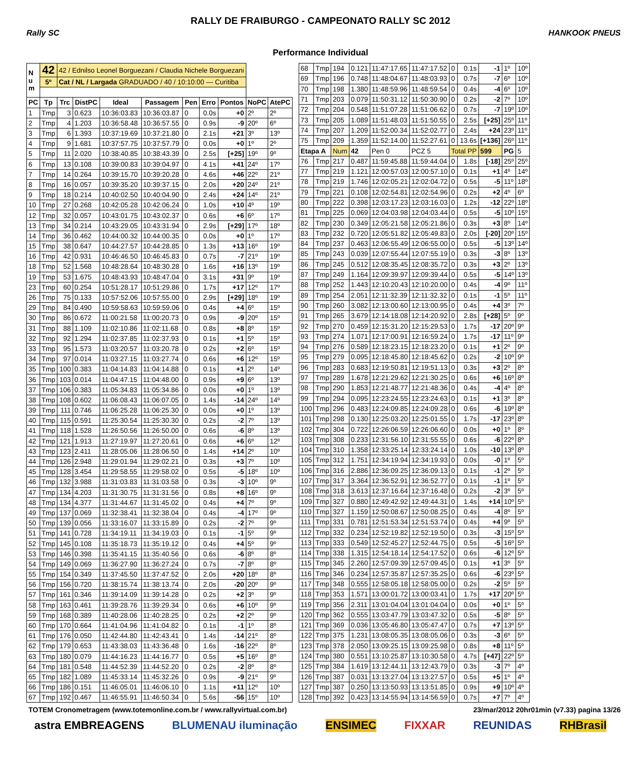RALLY DE FRAIBURGO - CAMPEONATO RALLY SC 2012
Rally SC HANKOOK PNEUS
Performance Individual
| N u m | 42 | 42 / Ednilso Leonel Borguezani / Claudia Nichele Borguezani | | | | | | | | |
| | 5º | Cat / NL / Largada GRADUADO / 40 / 10:10:00 — Curitiba | | | | | | | | |
| PC | Tp | Trc | DistPC | Ideal | Passagem | Pen | Erro | Pontos | NoPC | AtePC |
| 1 | Tmp | 3 | 0.623 | 10:36:03.83 | 10:36:03.87 | 0 | 0.0s | +0 | 2º | 2º |
| 2 | Tmp | 4 | 1.203 | 10:36:58.48 | 10:36:57.55 | 0 | 0.9s | -9 | 20º | 6º |
| 3 | Tmp | 6 | 1.393 | 10:37:19.69 | 10:37:21.80 | 0 | 2.1s | +21 | 3º | 13º |
| 4 | Tmp | 9 | 1.681 | 10:37:57.75 | 10:37:57.79 | 0 | 0.0s | +0 | 1º | 2º |
| 5 | Tmp | 11 | 2.020 | 10:38:40.85 | 10:38:43.39 | 0 | 2.5s | [+25] | 19º | 9º |
| 6 | Tmp | 13 | 0.108 | 10:39:00.83 | 10:39:04.97 | 0 | 4.1s | +41 | 24º | 17º |
| 7 | Tmp | 14 | 0.264 | 10:39:15.70 | 10:39:20.28 | 0 | 4.6s | +46 | 22º | 21º |
| 8 | Tmp | 16 | 0.057 | 10:39:35.20 | 10:39:37.15 | 0 | 2.0s | +20 | 24º | 21º |
| 9 | Tmp | 18 | 0.214 | 10:40:02.50 | 10:40:04.90 | 0 | 2.4s | +24 | 14º | 21º |
| 10 | Tmp | 27 | 0.268 | 10:42:05.28 | 10:42:06.24 | 0 | 1.0s | +10 | 4º | 19º |
| 12 | Tmp | 32 | 0.057 | 10:43:01.75 | 10:43:02.37 | 0 | 0.6s | +6 | 6º | 17º |
| 13 | Tmp | 34 | 0.214 | 10:43:29.05 | 10:43:31.94 | 0 | 2.9s | [+29] | 17º | 18º |
| 14 | Tmp | 36 | 0.462 | 10:44:00.32 | 10:44:00.35 | 0 | 0.0s | +0 | 1º | 17º |
| 15 | Tmp | 38 | 0.647 | 10:44:27.57 | 10:44:28.85 | 0 | 1.3s | +13 | 16º | 19º |
| 16 | Tmp | 42 | 0.931 | 10:46:46.50 | 10:46:45.83 | 0 | 0.7s | -7 | 21º | 19º |
| 18 | Tmp | 52 | 1.568 | 10:48:28.64 | 10:48:30.28 | 0 | 1.6s | +16 | 13º | 19º |
| 19 | Tmp | 53 | 1.675 | 10:48:43.93 | 10:48:47.04 | 0 | 3.1s | +31 | 9º | 19º |
| 23 | Tmp | 60 | 0.254 | 10:51:28.17 | 10:51:29.86 | 0 | 1.7s | +17 | 12º | 17º |
| 26 | Tmp | 75 | 0.133 | 10:57:52.06 | 10:57:55.00 | 0 | 2.9s | [+29] | 18º | 19º |
| 29 | Tmp | 84 | 0.490 | 10:59:58.63 | 10:59:59.06 | 0 | 0.4s | +4 | 6º | 15º |
| 30 | Tmp | 86 | 0.672 | 11:00:21.58 | 11:00:20.73 | 0 | 0.9s | -9 | 20º | 15º |
| 31 | Tmp | 88 | 1.109 | 11:02:10.86 | 11:02:11.68 | 0 | 0.8s | +8 | 8º | 15º |
| 32 | Tmp | 92 | 1.294 | 11:02:37.85 | 11:02:37.93 | 0 | 0.1s | +1 | 5º | 15º |
| 33 | Tmp | 95 | 1.573 | 11:03:20.57 | 11:03:20.78 | 0 | 0.2s | +2 | 6º | 15º |
| 34 | Tmp | 97 | 0.014 | 11:03:27.15 | 11:03:27.74 | 0 | 0.6s | +6 | 12º | 15º |
| 35 | Tmp | 100 | 0.383 | 11:04:14.83 | 11:04:14.88 | 0 | 0.1s | +1 | 2º | 14º |
| 36 | Tmp | 103 | 0.014 | 11:04:47.15 | 11:04:48.00 | 0 | 0.9s | +9 | 6º | 13º |
| 37 | Tmp | 106 | 0.383 | 11:05:34.83 | 11:05:34.86 | 0 | 0.0s | +0 | 1º | 13º |
| 38 | Tmp | 108 | 0.602 | 11:06:08.43 | 11:06:07.05 | 0 | 1.4s | -14 | 24º | 14º |
| 39 | Tmp | 111 | 0.746 | 11:06:25.28 | 11:06:25.30 | 0 | 0.0s | +0 | 1º | 13º |
| 40 | Tmp | 115 | 0.591 | 11:25:30.54 | 11:25:30.30 | 0 | 0.2s | -2 | 7º | 13º |
| 41 | Tmp | 118 | 1.528 | 11:26:50.56 | 11:26:50.00 | 0 | 0.6s | -6 | 8º | 13º |
| 42 | Tmp | 121 | 1.913 | 11:27:19.97 | 11:27:20.61 | 0 | 0.6s | +6 | 6º | 12º |
| 43 | Tmp | 123 | 2.411 | 11:28:05.06 | 11:28:06.50 | 0 | 1.4s | +14 | 2º | 10º |
| 44 | Tmp | 126 | 2.948 | 11:29:01.94 | 11:29:02.21 | 0 | 0.3s | +3 | 7º | 10º |
| 45 | Tmp | 128 | 3.454 | 11:29:58.55 | 11:29:58.02 | 0 | 0.5s | -5 | 18º | 10º |
| 46 | Tmp | 132 | 3.988 | 11:31:03.83 | 11:31:03.58 | 0 | 0.3s | -3 | 10º | 9º |
| 47 | Tmp | 134 | 4.203 | 11:31:30.75 | 11:31:31.56 | 0 | 0.8s | +8 | 16º | 9º |
| 48 | Tmp | 134 | 4.377 | 11:31:44.67 | 11:31:45.02 | 0 | 0.4s | +4 | 7º | 9º |
| 49 | Tmp | 137 | 0.069 | 11:32:38.41 | 11:32:38.04 | 0 | 0.4s | -4 | 17º | 9º |
| 50 | Tmp | 139 | 0.056 | 11:33:16.07 | 11:33:15.89 | 0 | 0.2s | -2 | 7º | 9º |
| 51 | Tmp | 141 | 0.728 | 11:34:19.11 | 11:34:19.03 | 0 | 0.1s | -1 | 5º | 9º |
| 52 | Tmp | 145 | 0.108 | 11:35:18.73 | 11:35:19.12 | 0 | 0.4s | +4 | 5º | 9º |
| 53 | Tmp | 146 | 0.398 | 11:35:41.15 | 11:35:40.56 | 0 | 0.6s | -6 | 8º | 8º |
| 54 | Tmp | 149 | 0.069 | 11:36:27.90 | 11:36:27.24 | 0 | 0.7s | -7 | 8º | 8º |
| 55 | Tmp | 154 | 0.349 | 11:37:45.50 | 11:37:47.52 | 0 | 2.0s | +20 | 18º | 8º |
| 56 | Tmp | 156 | 0.720 | 11:38:15.74 | 11:38:13.74 | 0 | 2.0s | -20 | 20º | 9º |
| 57 | Tmp | 161 | 0.346 | 11:39:14.09 | 11:39:14.28 | 0 | 0.2s | +2 | 3º | 9º |
| 58 | Tmp | 163 | 0.461 | 11:39:28.76 | 11:39:29.34 | 0 | 0.6s | +6 | 10º | 9º |
| 59 | Tmp | 168 | 0.389 | 11:40:28.06 | 11:40:28.25 | 0 | 0.2s | +2 | 2º | 9º |
| 60 | Tmp | 170 | 0.664 | 11:41:04.96 | 11:41:04.82 | 0 | 0.1s | -1 | 1º | 8º |
| 61 | Tmp | 176 | 0.050 | 11:42:44.80 | 11:42:43.41 | 0 | 1.4s | -14 | 21º | 8º |
| 62 | Tmp | 179 | 0.653 | 11:43:38.03 | 11:43:36.48 | 0 | 1.6s | -16 | 22º | 8º |
| 63 | Tmp | 180 | 0.079 | 11:44:16.23 | 11:44:16.77 | 0 | 0.5s | +5 | 16º | 8º |
| 64 | Tmp | 181 | 0.548 | 11:44:52.39 | 11:44:52.20 | 0 | 0.2s | -2 | 8º | 8º |
| 65 | Tmp | 182 | 1.089 | 11:45:33.14 | 11:45:32.26 | 0 | 0.9s | -9 | 21º | 9º |
| 66 | Tmp | 186 | 0.151 | 11:46:05.01 | 11:46:06.10 | 0 | 1.1s | +11 | 12º | 10º |
| 67 | Tmp | 192 | 0.467 | 11:46:55.91 | 11:46:50.34 | 0 | 5.6s | -56 | 15º | 10º |
| 68 | Tmp | 194 | 0.121 | 11:47:17.65 | 11:47:17.52 | 0 | 0.1s | -1 | 1º | 10º |
| 69 | Tmp | 196 | 0.748 | 11:48:04.67 | 11:48:03.93 | 0 | 0.7s | -7 | 6º | 10º |
| 70 | Tmp | 198 | 1.380 | 11:48:59.96 | 11:48:59.54 | 0 | 0.4s | -4 | 6º | 10º |
| 71 | Tmp | 203 | 0.079 | 11:50:31.12 | 11:50:30.90 | 0 | 0.2s | -2 | 7º | 10º |
| 72 | Tmp | 204 | 0.548 | 11:51:07.28 | 11:51:06.62 | 0 | 0.7s | -7 | 19º | 10º |
| 73 | Tmp | 205 | 1.089 | 11:51:48.03 | 11:51:50.55 | 0 | 2.5s | [+25] | 25º | 11º |
| 74 | Tmp | 207 | 1.209 | 11:52:00.34 | 11:52:02.77 | 0 | 2.4s | +24 | 23º | 11º |
| 75 | Tmp | 209 | 1.359 | 11:52:14.00 | 11:52:27.61 | 0 | 13.6s | [+136] | 26º | 11º |
| Etapa A | | Num | 42 | Pen 0 | PCZ 5 | Total PP | | 599 | PG | 5 |
| 76 | Tmp | 217 | 0.487 | 11:59:45.88 | 11:59:44.04 | 0 | 1.8s | [-18] | 25º | 25º |
| 77 | Tmp | 219 | 1.121 | 12:00:57.03 | 12:00:57.10 | 0 | 0.1s | +1 | 4º | 14º |
| 78 | Tmp | 219 | 1.746 | 12:02:05.21 | 12:02:04.72 | 0 | 0.5s | -5 | 11º | 18º |
| 79 | Tmp | 221 | 0.108 | 12:02:54.81 | 12:02:54.96 | 0 | 0.2s | +2 | 4º | 6º |
| 80 | Tmp | 222 | 0.398 | 12:03:17.23 | 12:03:16.03 | 0 | 1.2s | -12 | 22º | 18º |
| 81 | Tmp | 225 | 0.069 | 12:04:03.98 | 12:04:03.44 | 0 | 0.5s | -5 | 10º | 15º |
| 82 | Tmp | 230 | 0.349 | 12:05:21.58 | 12:05:21.86 | 0 | 0.3s | +3 | 8º | 14º |
| 83 | Tmp | 232 | 0.720 | 12:05:51.82 | 12:05:49.83 | 0 | 2.0s | [-20] | 20º | 15º |
| 84 | Tmp | 237 | 0.463 | 12:06:55.49 | 12:06:55.00 | 0 | 0.5s | -5 | 13º | 14º |
| 85 | Tmp | 243 | 0.039 | 12:07:55.44 | 12:07:55.19 | 0 | 0.3s | -3 | 8º | 13º |
| 86 | Tmp | 245 | 0.512 | 12:08:35.45 | 12:08:35.72 | 0 | 0.3s | +3 | 2º | 13º |
| 87 | Tmp | 249 | 1.164 | 12:09:39.97 | 12:09:39.44 | 0 | 0.5s | -5 | 14º | 13º |
| 88 | Tmp | 252 | 1.443 | 12:10:20.43 | 12:10:20.00 | 0 | 0.4s | -4 | 9º | 11º |
| 89 | Tmp | 254 | 2.051 | 12:11:32.39 | 12:11:32.32 | 0 | 0.1s | -1 | 5º | 11º |
| 90 | Tmp | 260 | 3.082 | 12:13:00.60 | 12:13:00.95 | 0 | 0.4s | +4 | 3º | 7º |
| 91 | Tmp | 265 | 3.679 | 12:14:18.08 | 12:14:20.92 | 0 | 2.8s | [+28] | 5º | 9º |
| 92 | Tmp | 270 | 0.459 | 12:15:31.20 | 12:15:29.53 | 0 | 1.7s | -17 | 20º | 9º |
| 93 | Tmp | 274 | 1.071 | 12:17:00.91 | 12:16:59.24 | 0 | 1.7s | -17 | 11º | 9º |
| 94 | Tmp | 276 | 0.589 | 12:18:23.15 | 12:18:23.20 | 0 | 0.1s | +1 | 2º | 9º |
| 95 | Tmp | 279 | 0.095 | 12:18:45.80 | 12:18:45.62 | 0 | 0.2s | -2 | 10º | 9º |
| 96 | Tmp | 283 | 0.683 | 12:19:50.81 | 12:19:51.13 | 0 | 0.3s | +3 | 2º | 8º |
| 97 | Tmp | 289 | 1.678 | 12:21:29.62 | 12:21:30.25 | 0 | 0.6s | +6 | 16º | 8º |
| 98 | Tmp | 290 | 1.853 | 12:21:48.77 | 12:21:48.36 | 0 | 0.4s | -4 | 4º | 8º |
| 99 | Tmp | 294 | 0.095 | 12:23:24.55 | 12:23:24.63 | 0 | 0.1s | +1 | 3º | 8º |
| 100 | Tmp | 296 | 0.483 | 12:24:09.85 | 12:24:09.28 | 0 | 0.6s | -6 | 19º | 8º |
| 101 | Tmp | 298 | 0.130 | 12:25:03.20 | 12:25:01.55 | 0 | 1.7s | -17 | 23º | 8º |
| 102 | Tmp | 304 | 0.722 | 12:26:06.59 | 12:26:06.60 | 0 | 0.0s | +0 | 1º | 8º |
| 103 | Tmp | 308 | 0.233 | 12:31:56.10 | 12:31:55.55 | 0 | 0.6s | -6 | 22º | 8º |
| 104 | Tmp | 310 | 1.358 | 12:33:25.14 | 12:33:24.14 | 0 | 1.0s | -10 | 13º | 8º |
| 105 | Tmp | 312 | 1.751 | 12:34:19.94 | 12:34:19.93 | 0 | 0.0s | -0 | 1º | 5º |
| 106 | Tmp | 316 | 2.886 | 12:36:09.25 | 12:36:09.13 | 0 | 0.1s | -1 | 2º | 5º |
| 107 | Tmp | 317 | 3.364 | 12:36:52.91 | 12:36:52.77 | 0 | 0.1s | -1 | 1º | 5º |
| 108 | Tmp | 318 | 3.613 | 12:37:16.64 | 12:37:16.48 | 0 | 0.2s | -2 | 3º | 5º |
| 109 | Tmp | 327 | 0.880 | 12:49:42.92 | 12:49:44.31 | 0 | 1.4s | +14 | 10º | 5º |
| 110 | Tmp | 327 | 1.159 | 12:50:08.67 | 12:50:08.25 | 0 | 0.4s | -4 | 8º | 5º |
| 111 | Tmp | 331 | 0.781 | 12:51:53.34 | 12:51:53.74 | 0 | 0.4s | +4 | 9º | 5º |
| 112 | Tmp | 332 | 0.234 | 12:52:19.82 | 12:52:19.50 | 0 | 0.3s | -3 | 15º | 5º |
| 113 | Tmp | 333 | 0.549 | 12:52:45.27 | 12:52:44.75 | 0 | 0.5s | -5 | 16º | 5º |
| 114 | Tmp | 338 | 1.315 | 12:54:18.14 | 12:54:17.52 | 0 | 0.6s | -6 | 12º | 5º |
| 115 | Tmp | 345 | 2.260 | 12:57:09.39 | 12:57:09.45 | 0 | 0.1s | +1 | 3º | 5º |
| 116 | Tmp | 346 | 0.234 | 12:57:35.87 | 12:57:35.25 | 0 | 0.6s | -6 | 23º | 5º |
| 117 | Tmp | 348 | 0.555 | 12:58:05.18 | 12:58:05.00 | 0 | 0.2s | -2 | 5º | 5º |
| 118 | Tmp | 353 | 1.571 | 13:00:01.72 | 13:00:03.41 | 0 | 1.7s | +17 | 20º | 5º |
| 119 | Tmp | 356 | 2.311 | 13:01:04.04 | 13:01:04.04 | 0 | 0.0s | +0 | 1º | 5º |
| 120 | Tmp | 362 | 0.555 | 13:03:47.79 | 13:03:47.32 | 0 | 0.5s | -5 | 8º | 5º |
| 121 | Tmp | 369 | 0.036 | 13:05:46.80 | 13:05:47.47 | 0 | 0.7s | +7 | 13º | 5º |
| 122 | Tmp | 375 | 1.231 | 13:08:05.35 | 13:08:05.06 | 0 | 0.3s | -3 | 6º | 5º |
| 123 | Tmp | 378 | 2.050 | 13:09:25.15 | 13:09:25.98 | 0 | 0.8s | +8 | 11º | 5º |
| 124 | Tmp | 380 | 0.551 | 13:10:25.87 | 13:10:30.58 | 0 | 4.7s | [+47] | 22º | 5º |
| 125 | Tmp | 384 | 1.619 | 13:12:44.11 | 13:12:43.79 | 0 | 0.3s | -3 | 7º | 4º |
| 126 | Tmp | 387 | 0.031 | 13:13:27.04 | 13:13:27.57 | 0 | 0.5s | +5 | 1º | 4º |
| 127 | Tmp | 387 | 0.250 | 13:13:50.93 | 13:13:51.85 | 0 | 0.9s | +9 | 10º | 4º |
| 128 | Tmp | 392 | 0.423 | 13:14:55.94 | 13:14:56.59 | 0 | 0.7s | +7 | 7º | 4º |
TOTEM Cronometragem (www.totemonline.com.br / www.rallyvirtual.com.br) 23/mar/2012 20hr01min (v7.33) pagina 13/26
astra EMBREAGENS BLUMENAU iluminação ENSIMEC FIXXAR REUNIDAS RHBrasil